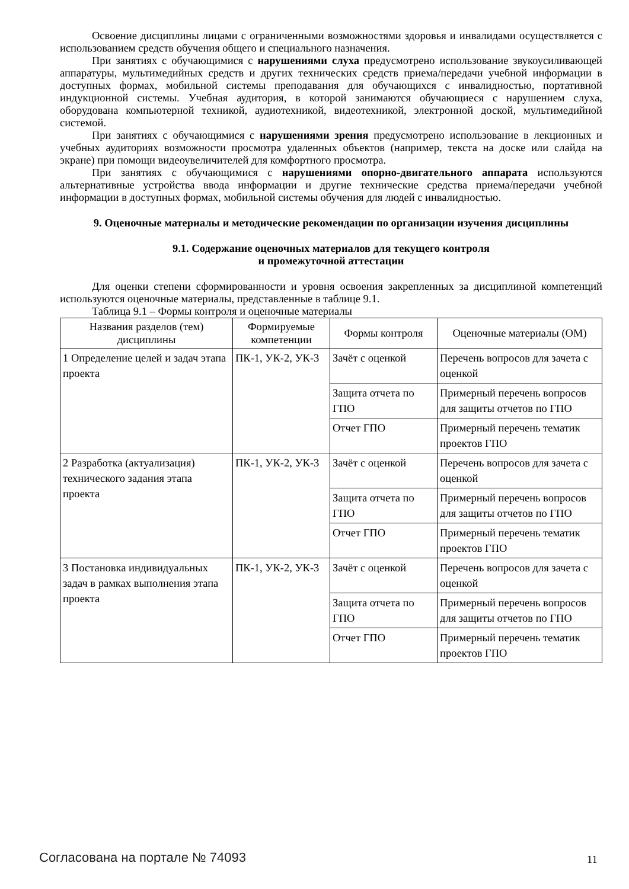Освоение дисциплины лицами с ограниченными возможностями здоровья и инвалидами осуществляется с использованием средств обучения общего и специального назначения.
При занятиях с обучающимися с нарушениями слуха предусмотрено использование звукоусиливающей аппаратуры, мультимедийных средств и других технических средств приема/передачи учебной информации в доступных формах, мобильной системы преподавания для обучающихся с инвалидностью, портативной индукционной системы. Учебная аудитория, в которой занимаются обучающиеся с нарушением слуха, оборудована компьютерной техникой, аудиотехникой, видеотехникой, электронной доской, мультимедийной системой.
При занятиях с обучающимися с нарушениями зрения предусмотрено использование в лекционных и учебных аудиториях возможности просмотра удаленных объектов (например, текста на доске или слайда на экране) при помощи видеоувеличителей для комфортного просмотра.
При занятиях с обучающимися с нарушениями опорно-двигательного аппарата используются альтернативные устройства ввода информации и другие технические средства приема/передачи учебной информации в доступных формах, мобильной системы обучения для людей с инвалидностью.
9. Оценочные материалы и методические рекомендации по организации изучения дисциплины
9.1. Содержание оценочных материалов для текущего контроля
и промежуточной аттестации
Для оценки степени сформированности и уровня освоения закрепленных за дисциплиной компетенций используются оценочные материалы, представленные в таблице 9.1.
Таблица 9.1 – Формы контроля и оценочные материалы
| Названия разделов (тем) дисциплины | Формируемые компетенции | Формы контроля | Оценочные материалы (ОМ) |
| --- | --- | --- | --- |
| 1 Определение целей и задач этапа проекта | ПК-1, УК-2, УК-3 | Зачёт с оценкой | Перечень вопросов для зачета с оценкой |
| | | Защита отчета по ГПО | Примерный перечень вопросов для защиты отчетов по ГПО |
| | | Отчет ГПО | Примерный перечень тематик проектов ГПО |
| 2 Разработка (актуализация) технического задания этапа проекта | ПК-1, УК-2, УК-3 | Зачёт с оценкой | Перечень вопросов для зачета с оценкой |
| | | Защита отчета по ГПО | Примерный перечень вопросов для защиты отчетов по ГПО |
| | | Отчет ГПО | Примерный перечень тематик проектов ГПО |
| 3 Постановка индивидуальных задач в рамках выполнения этапа проекта | ПК-1, УК-2, УК-3 | Зачёт с оценкой | Перечень вопросов для зачета с оценкой |
| | | Защита отчета по ГПО | Примерный перечень вопросов для защиты отчетов по ГПО |
| | | Отчет ГПО | Примерный перечень тематик проектов ГПО |
Согласована на портале № 74093 11